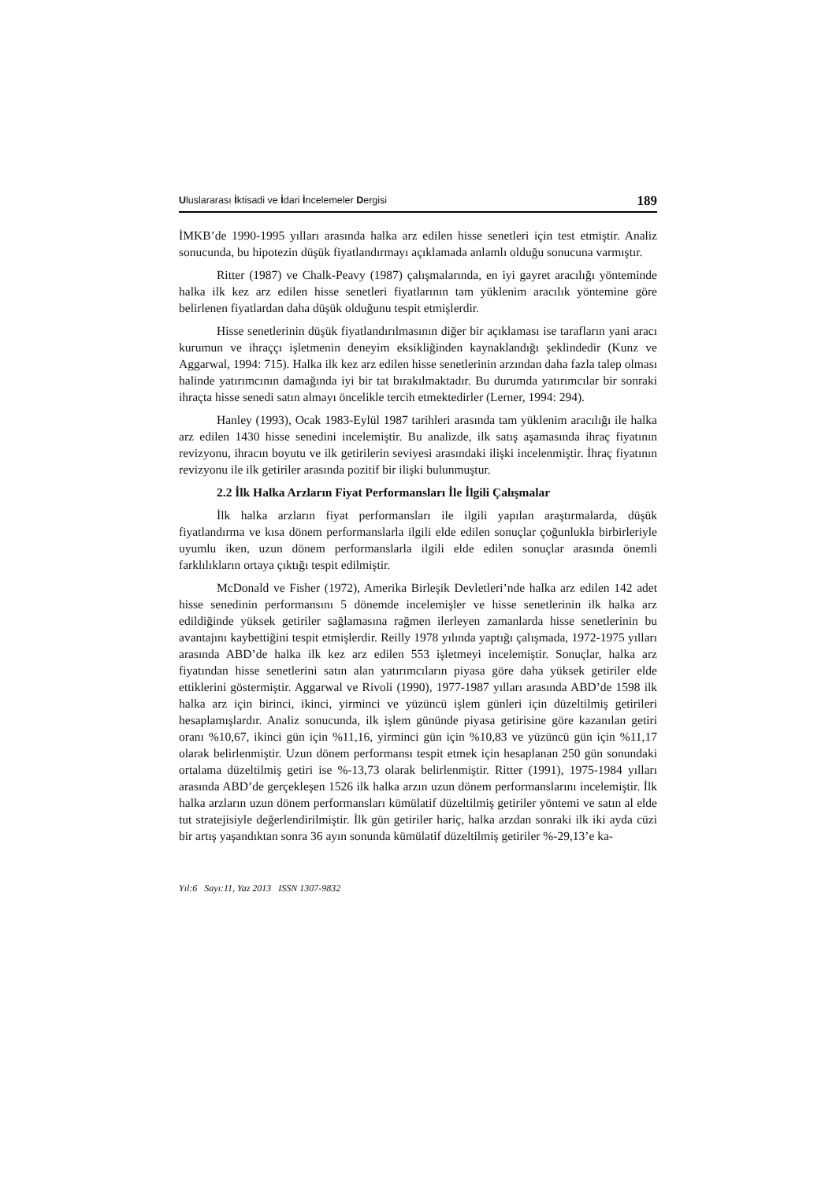Uluslararası İktisadi ve İdari İncelemeler Dergisi 189
İMKB’de 1990-1995 yılları arasında halka arz edilen hisse senetleri için test etmiştir. Analiz sonucunda, bu hipotezin düşük fiyatlandırmayı açıklamada anlamlı olduğu sonucuna varmıştır.
Ritter (1987) ve Chalk-Peavy (1987) çalışmalarında, en iyi gayret aracılığı yönteminde halka ilk kez arz edilen hisse senetleri fiyatlarının tam yüklenim aracılık yöntemine göre belirlenen fiyatlardan daha düşük olduğunu tespit etmişlerdir.
Hisse senetlerinin düşük fiyatlandırılmasının diğer bir açıklaması ise tarafların yani aracı kurumun ve ihraççı işletmenin deneyim eksikliğinden kaynaklandığı şeklindedir (Kunz ve Aggarwal, 1994: 715). Halka ilk kez arz edilen hisse senetlerinin arzından daha fazla talep olması halinde yatırımcının damağında iyi bir tat bırakılmaktadır. Bu durumda yatırımcılar bir sonraki ihraçta hisse senedi satın almayı öncelikle tercih etmektedirler (Lerner, 1994: 294).
Hanley (1993), Ocak 1983-Eylül 1987 tarihleri arasında tam yüklenim aracılığı ile halka arz edilen 1430 hisse senedini incelemiştir. Bu analizde, ilk satış aşamasında ihraç fiyatının revizyonu, ihracın boyutu ve ilk getirilerin seviyesi arasındaki ilişki incelenmiştir. İhraç fiyatının revizyonu ile ilk getiriler arasında pozitif bir ilişki bulunmuştur.
2.2 İlk Halka Arzların Fiyat Performansları İle İlgili Çalışmalar
İlk halka arzların fiyat performansları ile ilgili yapılan araştırmalarda, düşük fiyatlandırma ve kısa dönem performanslarla ilgili elde edilen sonuçlar çoğunlukla birbirleriyle uyumlu iken, uzun dönem performanslarla ilgili elde edilen sonuçlar arasında önemli farklılıkların ortaya çıktığı tespit edilmiştir.
McDonald ve Fisher (1972), Amerika Birleşik Devletleri’nde halka arz edilen 142 adet hisse senedinin performansını 5 dönemde incelemişler ve hisse senetlerinin ilk halka arz edildiğinde yüksek getiriler sağlamasına rağmen ilerleyen zamanlarda hisse senetlerinin bu avantajını kaybettiğini tespit etmişlerdir. Reilly 1978 yılında yaptığı çalışmada, 1972-1975 yılları arasında ABD’de halka ilk kez arz edilen 553 işletmeyi incelemiştir. Sonuçlar, halka arz fiyatından hisse senetlerini satın alan yatırımcıların piyasa göre daha yüksek getiriler elde ettiklerini göstermiştir. Aggarwal ve Rivoli (1990), 1977-1987 yılları arasında ABD’de 1598 ilk halka arz için birinci, ikinci, yirminci ve yüzüncü işlem günleri için düzeltilmiş getirileri hesaplamışlardır. Analiz sonucunda, ilk işlem gününde piyasa getirisine göre kazanılan getiri oranı %10,67, ikinci gün için %11,16, yirminci gün için %10,83 ve yüzüncü gün için %11,17 olarak belirlenmiştir. Uzun dönem performansı tespit etmek için hesaplanan 250 gün sonundaki ortalama düzeltilmiş getiri ise %-13,73 olarak belirlenmiştir. Ritter (1991), 1975-1984 yılları arasında ABD’de gerçekleşen 1526 ilk halka arzın uzun dönem performanslarını incelemiştir. İlk halka arzların uzun dönem performansları kümülatif düzeltilmiş getiriler yöntemi ve satın al elde tut stratejisiyle değerlendirilmiştir. İlk gün getiriler hariç, halka arzdan sonraki ilk iki ayda cüzi bir artış yaşandıktan sonra 36 ayın sonunda kümülatif düzeltilmiş getiriler %-29,13’e ka-
Yıl:6 Sayı:11, Yaz 2013 ISSN 1307-9832